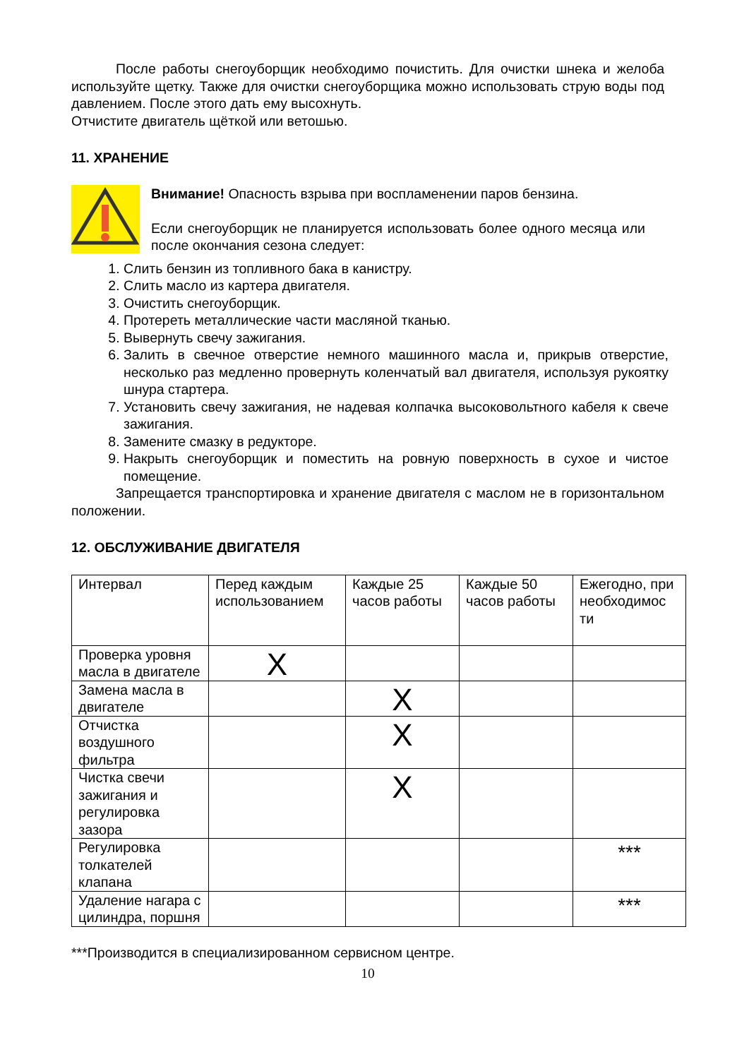После работы снегоуборщик необходимо почистить. Для очистки шнека и желоба используйте щетку. Также для очистки снегоуборщика можно использовать струю воды под давлением. После этого дать ему высохнуть.
Отчистите двигатель щёткой или ветошью.
11. ХРАНЕНИЕ
Внимание! Опасность взрыва при воспламенении паров бензина.
Если снегоуборщик не планируется использовать более одного месяца или после окончания сезона следует:
1. Слить бензин из топливного бака в канистру.
2. Слить масло из картера двигателя.
3. Очистить снегоуборщик.
4. Протереть металлические части масляной тканью.
5. Вывернуть свечу зажигания.
6. Залить в свечное отверстие немного машинного масла и, прикрыв отверстие, несколько раз медленно провернуть коленчатый вал двигателя, используя рукоятку шнура стартера.
7. Установить свечу зажигания, не надевая колпачка высоковольтного кабеля к свече зажигания.
8. Замените смазку в редукторе.
9. Накрыть снегоуборщик и поместить на ровную поверхность в сухое и чистое помещение.
Запрещается транспортировка и хранение двигателя с маслом не в горизонтальном положении.
12. ОБСЛУЖИВАНИЕ ДВИГАТЕЛЯ
| Интервал | Перед каждым использованием | Каждые 25 часов работы | Каждые 50 часов работы | Ежегодно, при необходимос ти |
| Проверка уровня масла в двигателе | X | | | |
| Замена масла в двигателе | | X | | |
| Отчистка воздушного фильтра | | X | | |
| Чистка свечи зажигания и регулировка зазора | | X | | |
| Регулировка толкателей клапана | | | | *** |
| Удаление нагара с цилиндра, поршня | | | | *** |
***Производится в специализированном сервисном центре.
10